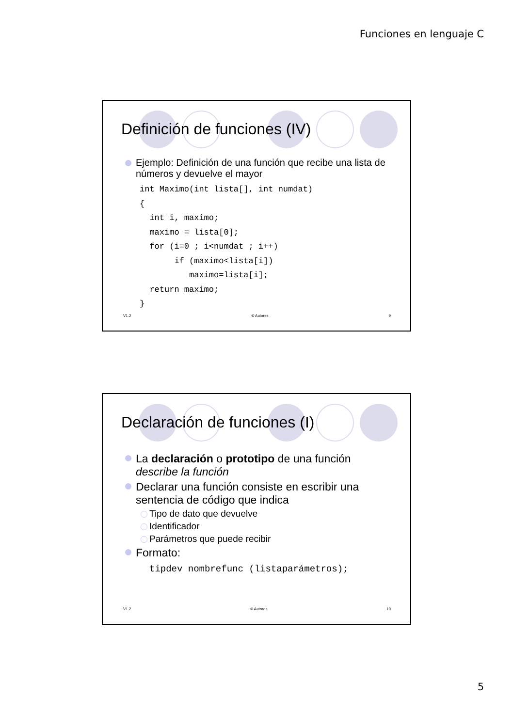Funciones en lenguaje C
Definición de funciones (IV)
Ejemplo: Definición de una función que recibe una lista de números y devuelve el mayor
int Maximo(int lista[], int numdat)
{
  int i, maximo;
  maximo = lista[0];
  for (i=0 ; i<numdat ; i++)
       if (maximo<lista[i])
          maximo=lista[i];
  return maximo;
}
V1.2 © Autores 9
Declaración de funciones (I)
La declaración o prototipo de una función describe la función
Declarar una función consiste en escribir una sentencia de código que indica
Tipo de dato que devuelve
Identificador
Parámetros que puede recibir
Formato:
tipdev nombrefunc (listaparámetros);
V1.2 © Autores 10
5